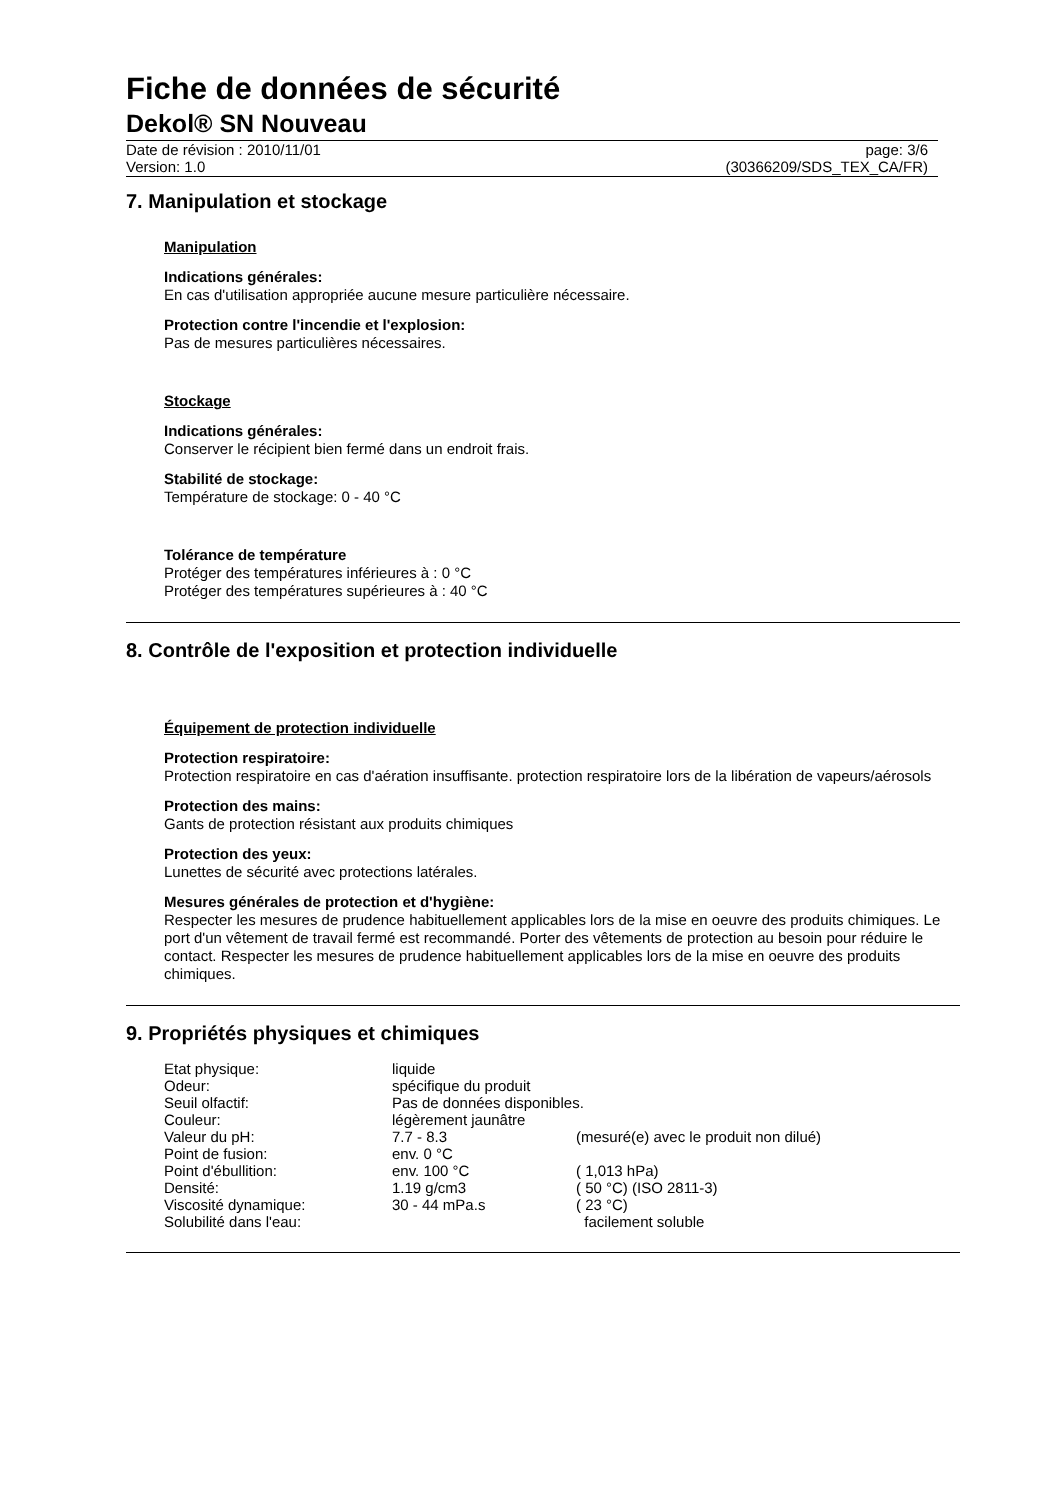Fiche de données de sécurité
Dekol® SN Nouveau
Date de révision : 2010/11/01
Version: 1.0
page: 3/6
(30366209/SDS_TEX_CA/FR)
7. Manipulation et stockage
Manipulation
Indications générales:
En cas d'utilisation appropriée aucune mesure particulière nécessaire.
Protection contre l'incendie et l'explosion:
Pas de mesures particulières nécessaires.
Stockage
Indications générales:
Conserver le récipient bien fermé dans un endroit frais.
Stabilité de stockage:
Température de stockage: 0 - 40 °C
Tolérance de température
Protéger des températures inférieures à : 0 °C
Protéger des températures supérieures à : 40 °C
8. Contrôle de l'exposition et protection individuelle
Équipement de protection individuelle
Protection respiratoire:
Protection respiratoire en cas d'aération insuffisante. protection respiratoire lors de la libération de vapeurs/aérosols
Protection des mains:
Gants de protection résistant aux produits chimiques
Protection des yeux:
Lunettes de sécurité avec protections latérales.
Mesures générales de protection et d'hygiène:
Respecter les mesures de prudence habituellement applicables lors de la mise en oeuvre des produits chimiques. Le port d'un vêtement de travail fermé est recommandé. Porter des vêtements de protection au besoin pour réduire le contact. Respecter les mesures de prudence habituellement applicables lors de la mise en oeuvre des produits chimiques.
9. Propriétés physiques et chimiques
| Etat physique: | liquide | |
| Odeur: | spécifique du produit | |
| Seuil olfactif: | Pas de données disponibles. | |
| Couleur: | légèrement jaunâtre | |
| Valeur du pH: | 7.7 - 8.3 | (mesuré(e) avec le produit non dilué) |
| Point de fusion: | env. 0 °C | |
| Point d'ébullition: | env. 100 °C | ( 1,013 hPa) |
| Densité: | 1.19 g/cm3 | ( 50 °C) (ISO 2811-3) |
| Viscosité dynamique: | 30 - 44 mPa.s | ( 23 °C) |
| Solubilité dans l'eau: | | facilement soluble |